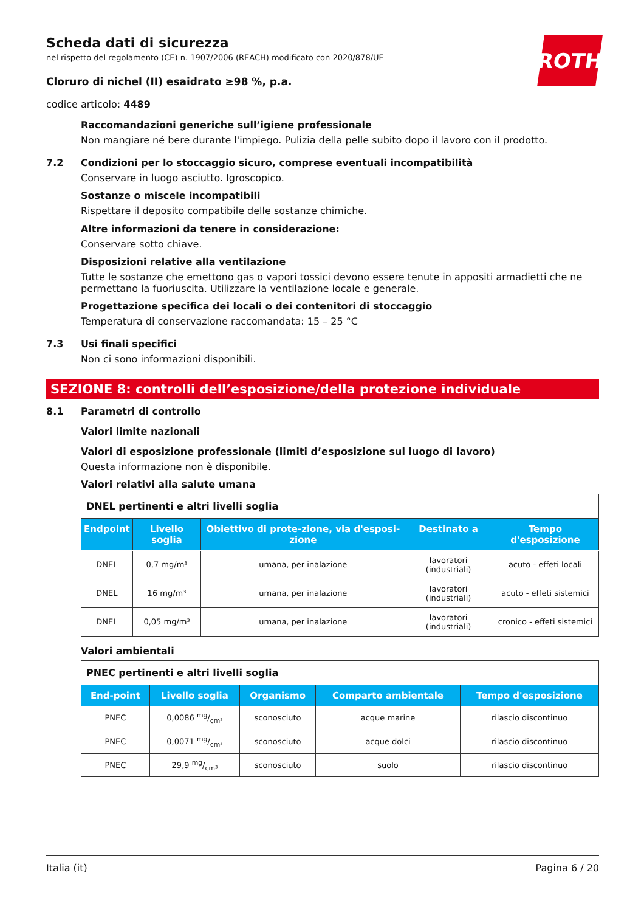ROTH
Scheda dati di sicurezza
nel rispetto del regolamento (CE) n. 1907/2006 (REACH) modificato con 2020/878/UE
Cloruro di nichel (II) esaidrato ≥98 %, p.a.
codice articolo: 4489
Raccomandazioni generiche sull’igiene professionale
Non mangiare né bere durante l'impiego. Pulizia della pelle subito dopo il lavoro con il prodotto.
7.2 Condizioni per lo stoccaggio sicuro, comprese eventuali incompatibilità
Conservare in luogo asciutto. Igroscopico.
Sostanze o miscele incompatibili
Rispettare il deposito compatibile delle sostanze chimiche.
Altre informazioni da tenere in considerazione:
Conservare sotto chiave.
Disposizioni relative alla ventilazione
Tutte le sostanze che emettono gas o vapori tossici devono essere tenute in appositi armadietti che ne permettano la fuoriuscita. Utilizzare la ventilazione locale e generale.
Progettazione specifica dei locali o dei contenitori di stoccaggio
Temperatura di conservazione raccomandata: 15 – 25 °C
7.3 Usi finali specifici
Non ci sono informazioni disponibili.
SEZIONE 8: controlli dell’esposizione/della protezione individuale
8.1 Parametri di controllo
Valori limite nazionali
Valori di esposizione professionale (limiti d’esposizione sul luogo di lavoro)
Questa informazione non è disponibile.
Valori relativi alla salute umana
| DNEL pertinenti e altri livelli soglia | | | | |
| Endpoint | Livello soglia | Obiettivo di prote-zione, via d'esposi-zione | Destinato a | Tempo d'esposizione |
| DNEL | 0,7 mg/m³ | umana, per inalazione | lavoratori (industriali) | acuto - effeti locali |
| DNEL | 16 mg/m³ | umana, per inalazione | lavoratori (industriali) | acuto - effeti sistemici |
| DNEL | 0,05 mg/m³ | umana, per inalazione | lavoratori (industriali) | cronico - effeti sistemici |
Valori ambientali
| PNEC pertinenti e altri livelli soglia | | | | |
| End-point | Livello soglia | Organismo | Comparto ambientale | Tempo d'esposizione |
| PNEC | 0,0086 mg/cm³ | sconosciuto | acque marine | rilascio discontinuo |
| PNEC | 0,0071 mg/cm³ | sconosciuto | acque dolci | rilascio discontinuo |
| PNEC | 29,9 mg/cm³ | sconosciuto | suolo | rilascio discontinuo |
Italia (it) Pagina 6 / 20